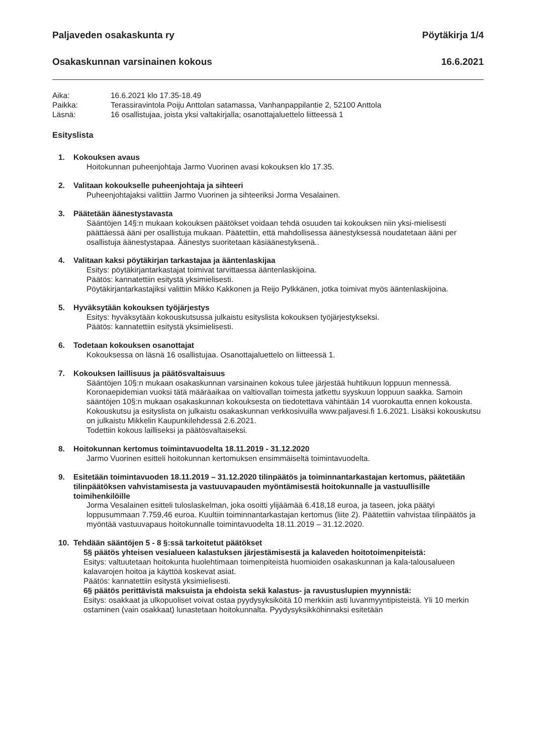Paljaveden osakaskunta ry Pöytäkirja 1/4
Osakaskunnan varsinainen kokous 16.6.2021
| Aika: | 16.6.2021 klo 17.35-18.49 |
| Paikka: | Terassiravintola Poiju Anttolan satamassa, Vanhanpappilantie 2, 52100 Anttola |
| Läsnä: | 16 osallistujaa, joista yksi valtakirjalla; osanottajaluettelo liitteessä 1 |
Esityslista
1. Kokouksen avaus
Hoitokunnan puheenjohtaja Jarmo Vuorinen avasi kokouksen klo 17.35.
2. Valitaan kokoukselle puheenjohtaja ja sihteeri
Puheenjohtajaksi valittiin Jarmo Vuorinen ja sihteeriksi Jorma Vesalainen.
3. Päätetään äänestystavasta
Sääntöjen 14§:n mukaan kokouksen päätökset voidaan tehdä osuuden tai kokouksen niin yksi-mielisesti päättäessä ääni per osallistuja mukaan. Päätettiin, että mahdollisessa äänestyksessä noudatetaan ääni per osallistuja äänestystapaa. Äänestys suoritetaan käsiäänestyksenä..
4. Valitaan kaksi pöytäkirjan tarkastajaa ja ääntenlaskijaa
Esitys: pöytäkirjantarkastajat toimivat tarvittaessa ääntenlaskijoina.
Päätös: kannatettiin esitystä yksimielisesti.
Pöytäkirjantarkastajiksi valittiin Mikko Kakkonen ja Reijo Pylkkänen, jotka toimivat myös ääntenlaskijoina.
5. Hyväksytään kokouksen työjärjestys
Esitys: hyväksytään kokouskutsussa julkaistu esityslista kokouksen työjärjestykseksi.
Päätös: kannatettiin esitystä yksimielisesti.
6. Todetaan kokouksen osanottajat
Kokouksessa on läsnä 16 osallistujaa. Osanottajaluettelo on liitteessä 1.
7. Kokouksen laillisuus ja päätösvaltaisuus
Sääntöjen 10§:n mukaan osakaskunnan varsinainen kokous tulee järjestää huhtikuun loppuun mennessä. Koronaepidemian vuoksi tätä määräaikaa on valtiovallan toimesta jatkettu syyskuun loppuun saakka. Samoin sääntöjen 10§:n mukaan osakaskunnan kokouksesta on tiedotettava vähintään 14 vuorokautta ennen kokousta. Kokouskutsu ja esityslista on julkaistu osakaskunnan verkkosivuilla www.paljavesi.fi 1.6.2021. Lisäksi kokouskutsu on julkaistu Mikkelin Kaupunkilehdessä 2.6.2021.
Todettiin kokous lailliseksi ja päätösvaltaiseksi.
8. Hoitokunnan kertomus toimintavuodelta 18.11.2019 - 31.12.2020
Jarmo Vuorinen esitteli hoitokunnan kertomuksen ensimmäiseltä toimintavuodelta.
9. Esitetään toimintavuoden 18.11.2019 – 31.12.2020 tilinpäätös ja toiminnantarkastajan kertomus, päätetään tilinpäätöksen vahvistamisesta ja vastuuvapauden myöntämisestä hoitokunnalle ja vastuullisille toimihenkilöille
Jorma Vesalainen esitteli tuloslaskelman, joka osoitti ylijäämää 6.418,18 euroa, ja taseen, joka päätyi loppusummaan 7.759,46 euroa. Kuultiin toiminnantarkastajan kertomus (liite 2). Päätettiin vahvistaa tilinpäätös ja myöntää vastuuvapaus hoitokunnalle toimintavuodelta 18.11.2019 – 31.12.2020.
10. Tehdään sääntöjen 5 - 8 §:ssä tarkoitetut päätökset
5§ päätös yhteisen vesialueen kalastuksen järjestämisestä ja kalaveden hoitotoimenpiteistä:
Esitys: valtuutetaan hoitokunta huolehtimaan toimenpiteistä huomioiden osakaskunnan ja kala-talousalueen kalavarojen hoitoa ja käyttöä koskevat asiat.
Päätös: kannatettiin esitystä yksimielisesti.
6§ päätös perittävistä maksuista ja ehdoista sekä kalastus- ja ravustuslupien myynnistä:
Esitys: osakkaat ja ulkopuoliset voivat ostaa pyydysyksiköitä 10 merkkiin asti luvanmyyntipisteistä. Yli 10 merkin ostaminen (vain osakkaat) lunastetaan hoitokunnalta. Pyydysyksikköhinnaksi esitetään